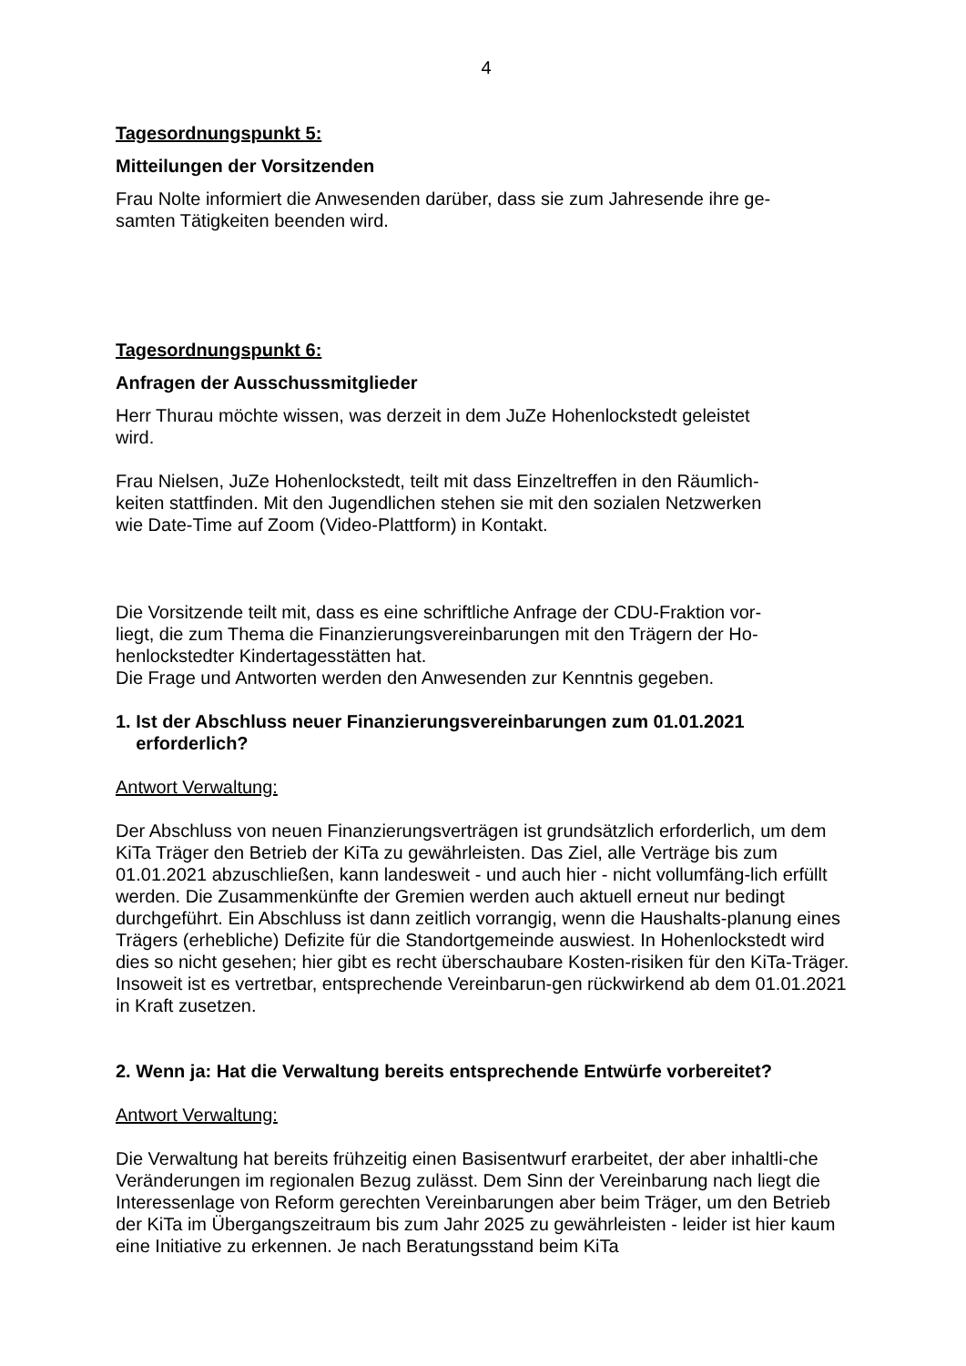4
Tagesordnungspunkt 5:
Mitteilungen der Vorsitzenden
Frau Nolte informiert die Anwesenden darüber, dass sie zum Jahresende ihre ge-
samten Tätigkeiten beenden wird.
Tagesordnungspunkt 6:
Anfragen der Ausschussmitglieder
Herr Thurau möchte wissen, was derzeit in dem JuZe Hohenlockstedt geleistet
wird.
Frau Nielsen, JuZe Hohenlockstedt, teilt mit dass Einzeltreffen in den Räumlich-
keiten stattfinden. Mit den Jugendlichen stehen sie mit den sozialen Netzwerken
wie Date-Time auf Zoom (Video-Plattform) in Kontakt.
Die Vorsitzende teilt mit, dass es eine schriftliche Anfrage der CDU-Fraktion vor-
liegt, die zum Thema die Finanzierungsvereinbarungen mit den Trägern der Ho-
henlockstedter Kindertagesstätten hat.
Die Frage und Antworten werden den Anwesenden zur Kenntnis gegeben.
1. Ist der Abschluss neuer Finanzierungsvereinbarungen zum 01.01.2021
erforderlich?
Antwort Verwaltung:
Der Abschluss von neuen Finanzierungsverträgen ist grundsätzlich erforderlich, um dem KiTa Träger den Betrieb der KiTa zu gewährleisten. Das Ziel, alle Verträge bis zum 01.01.2021 abzuschließen, kann landesweit - und auch hier - nicht vollumfäng-lich erfüllt werden. Die Zusammenkünfte der Gremien werden auch aktuell erneut nur bedingt durchgeführt. Ein Abschluss ist dann zeitlich vorrangig, wenn die Haushalts-planung eines Trägers (erhebliche) Defizite für die Standortgemeinde auswiest. In Hohenlockstedt wird dies so nicht gesehen; hier gibt es recht überschaubare Kosten-risiken für den KiTa-Träger. Insoweit ist es vertretbar, entsprechende Vereinbarun-gen rückwirkend ab dem 01.01.2021 in Kraft zusetzen.
2. Wenn ja: Hat die Verwaltung bereits entsprechende Entwürfe vorbereitet?
Antwort Verwaltung:
Die Verwaltung hat bereits frühzeitig einen Basisentwurf erarbeitet, der aber inhaltli-che Veränderungen im regionalen Bezug zulässt. Dem Sinn der Vereinbarung nach liegt die Interessenlage von Reform gerechten Vereinbarungen aber beim Träger, um den Betrieb der KiTa im Übergangszeitraum bis zum Jahr 2025 zu gewährleisten - leider ist hier kaum eine Initiative zu erkennen. Je nach Beratungsstand beim KiTa